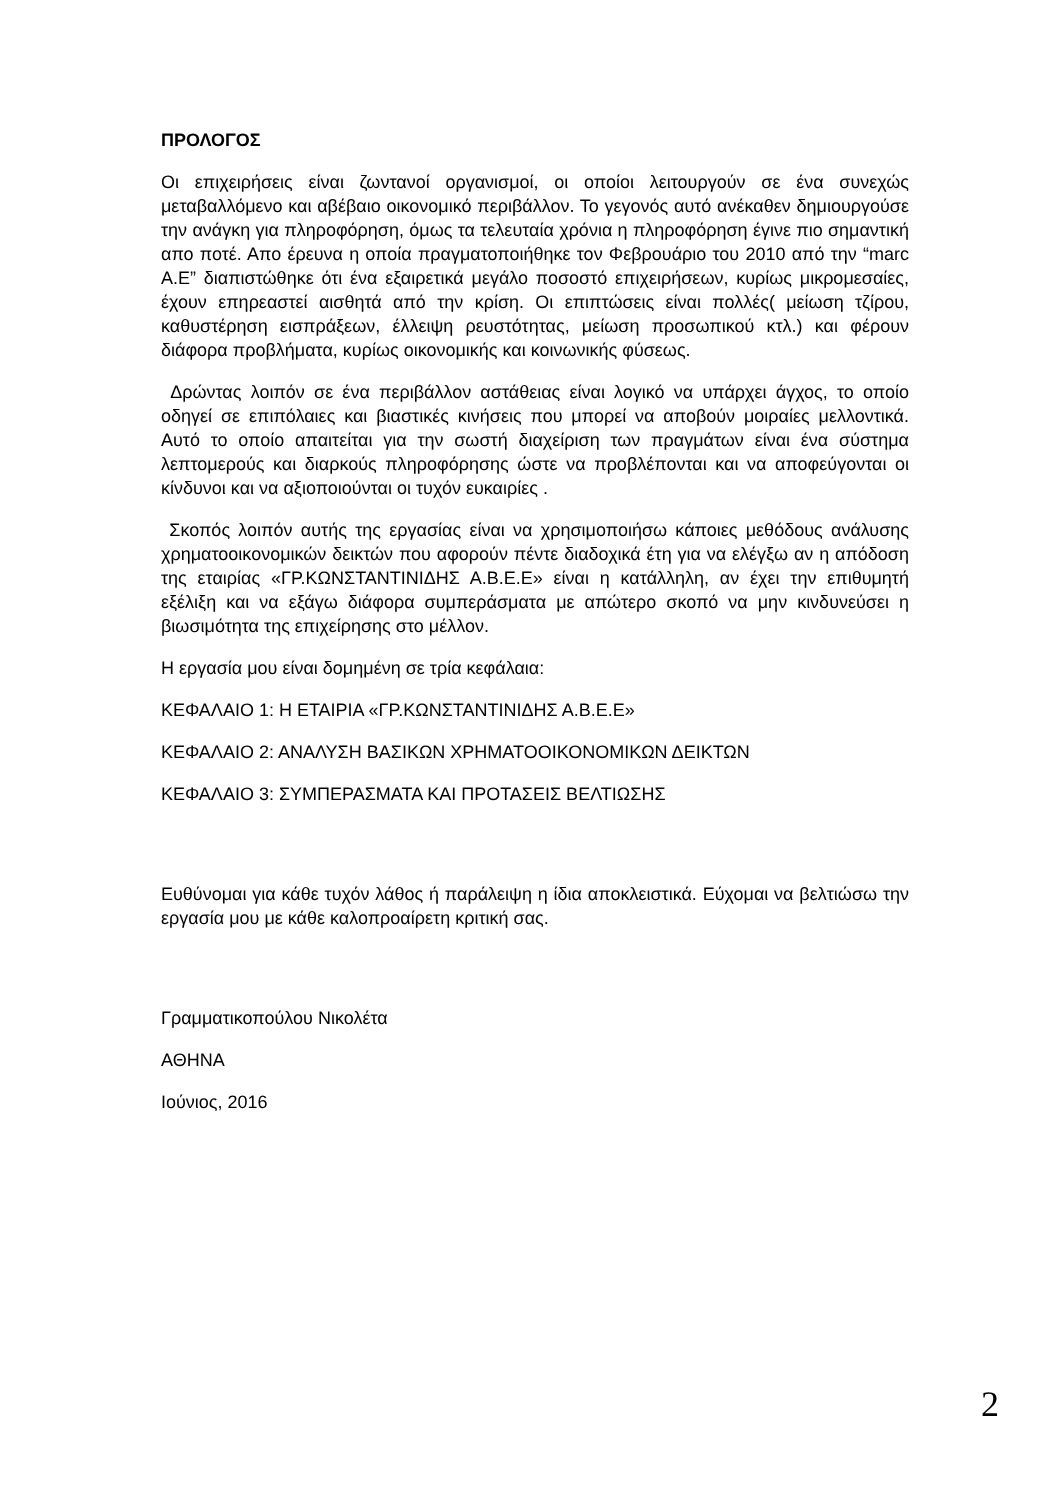ΠΡΟΛΟΓΟΣ
Οι επιχειρήσεις είναι ζωντανοί οργανισμοί, οι οποίοι λειτουργούν σε ένα συνεχώς μεταβαλλόμενο και αβέβαιο οικονομικό περιβάλλον. Το γεγονός αυτό ανέκαθεν δημιουργούσε την ανάγκη για πληροφόρηση, όμως τα τελευταία χρόνια η πληροφόρηση έγινε πιο σημαντική απο ποτέ. Απο έρευνα η οποία πραγματοποιήθηκε τον Φεβρουάριο του 2010 από την “marc A.E” διαπιστώθηκε ότι ένα εξαιρετικά μεγάλο ποσοστό επιχειρήσεων, κυρίως μικρομεσαίες, έχουν επηρεαστεί αισθητά από την κρίση. Οι επιπτώσεις είναι πολλές( μείωση τζίρου, καθυστέρηση εισπράξεων, έλλειψη ρευστότητας, μείωση προσωπικού κτλ.) και φέρουν διάφορα προβλήματα, κυρίως οικονομικής και κοινωνικής φύσεως.
Δρώντας λοιπόν σε ένα περιβάλλον αστάθειας είναι λογικό να υπάρχει άγχος, το οποίο οδηγεί σε επιπόλαιες και βιαστικές κινήσεις που μπορεί να αποβούν μοιραίες μελλοντικά. Αυτό το οποίο απαιτείται για την σωστή διαχείριση των πραγμάτων είναι ένα σύστημα λεπτομερούς και διαρκούς πληροφόρησης ώστε να προβλέπονται και να αποφεύγονται οι κίνδυνοι και να αξιοποιούνται οι τυχόν ευκαιρίες .
Σκοπός λοιπόν αυτής της εργασίας είναι να χρησιμοποιήσω κάποιες μεθόδους ανάλυσης χρηματοοικονομικών δεικτών που αφορούν πέντε διαδοχικά έτη για να ελέγξω αν η απόδοση της εταιρίας «ΓΡ.ΚΩΝΣΤΑΝΤΙΝΙΔΗΣ Α.Β.Ε.Ε» είναι η κατάλληλη, αν έχει την επιθυμητή εξέλιξη και να εξάγω διάφορα συμπεράσματα με απώτερο σκοπό να μην κινδυνεύσει η βιωσιμότητα της επιχείρησης στο μέλλον.
Η εργασία μου είναι δομημένη σε τρία κεφάλαια:
ΚΕΦΑΛΑΙΟ 1: Η ΕΤΑΙΡΙΑ «ΓΡ.ΚΩΝΣΤΑΝΤΙΝΙΔΗΣ Α.Β.Ε.Ε»
ΚΕΦΑΛΑΙΟ 2: ΑΝΑΛΥΣΗ ΒΑΣΙΚΩΝ ΧΡΗΜΑΤΟΟΙΚΟΝΟΜΙΚΩΝ ΔΕΙΚΤΩΝ
ΚΕΦΑΛΑΙΟ 3: ΣΥΜΠΕΡΑΣΜΑΤΑ ΚΑΙ ΠΡΟΤΑΣΕΙΣ ΒΕΛΤΙΩΣΗΣ
Ευθύνομαι για κάθε τυχόν λάθος ή παράλειψη η ίδια αποκλειστικά. Εύχομαι να βελτιώσω την εργασία μου με κάθε καλοπροαίρετη κριτική σας.
Γραμματικοπούλου Νικολέτα
ΑΘΗΝΑ
Ιούνιος, 2016
2